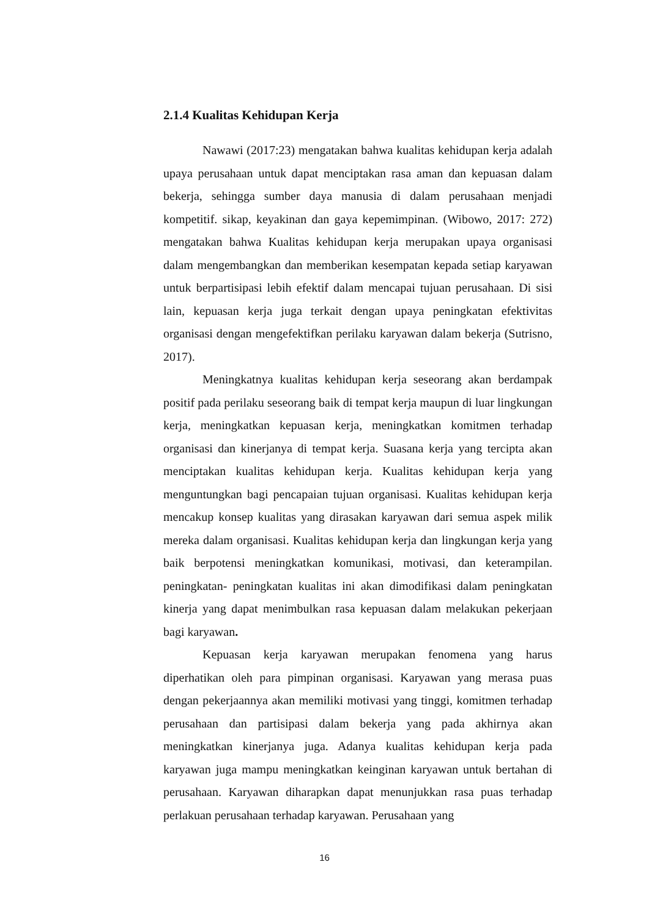2.1.4 Kualitas Kehidupan Kerja
Nawawi (2017:23) mengatakan bahwa kualitas kehidupan kerja adalah upaya perusahaan untuk dapat menciptakan rasa aman dan kepuasan dalam bekerja, sehingga sumber daya manusia di dalam perusahaan menjadi kompetitif. sikap, keyakinan dan gaya kepemimpinan. (Wibowo, 2017: 272) mengatakan bahwa Kualitas kehidupan kerja merupakan upaya organisasi dalam mengembangkan dan memberikan kesempatan kepada setiap karyawan untuk berpartisipasi lebih efektif dalam mencapai tujuan perusahaan. Di sisi lain, kepuasan kerja juga terkait dengan upaya peningkatan efektivitas organisasi dengan mengefektifkan perilaku karyawan dalam bekerja (Sutrisno, 2017).
Meningkatnya kualitas kehidupan kerja seseorang akan berdampak positif pada perilaku seseorang baik di tempat kerja maupun di luar lingkungan kerja, meningkatkan kepuasan kerja, meningkatkan komitmen terhadap organisasi dan kinerjanya di tempat kerja. Suasana kerja yang tercipta akan menciptakan kualitas kehidupan kerja. Kualitas kehidupan kerja yang menguntungkan bagi pencapaian tujuan organisasi. Kualitas kehidupan kerja mencakup konsep kualitas yang dirasakan karyawan dari semua aspek milik mereka dalam organisasi. Kualitas kehidupan kerja dan lingkungan kerja yang baik berpotensi meningkatkan komunikasi, motivasi, dan keterampilan. peningkatan- peningkatan kualitas ini akan dimodifikasi dalam peningkatan kinerja yang dapat menimbulkan rasa kepuasan dalam melakukan pekerjaan bagi karyawan.
Kepuasan kerja karyawan merupakan fenomena yang harus diperhatikan oleh para pimpinan organisasi. Karyawan yang merasa puas dengan pekerjaannya akan memiliki motivasi yang tinggi, komitmen terhadap perusahaan dan partisipasi dalam bekerja yang pada akhirnya akan meningkatkan kinerjanya juga. Adanya kualitas kehidupan kerja pada karyawan juga mampu meningkatkan keinginan karyawan untuk bertahan di perusahaan. Karyawan diharapkan dapat menunjukkan rasa puas terhadap perlakuan perusahaan terhadap karyawan. Perusahaan yang
16